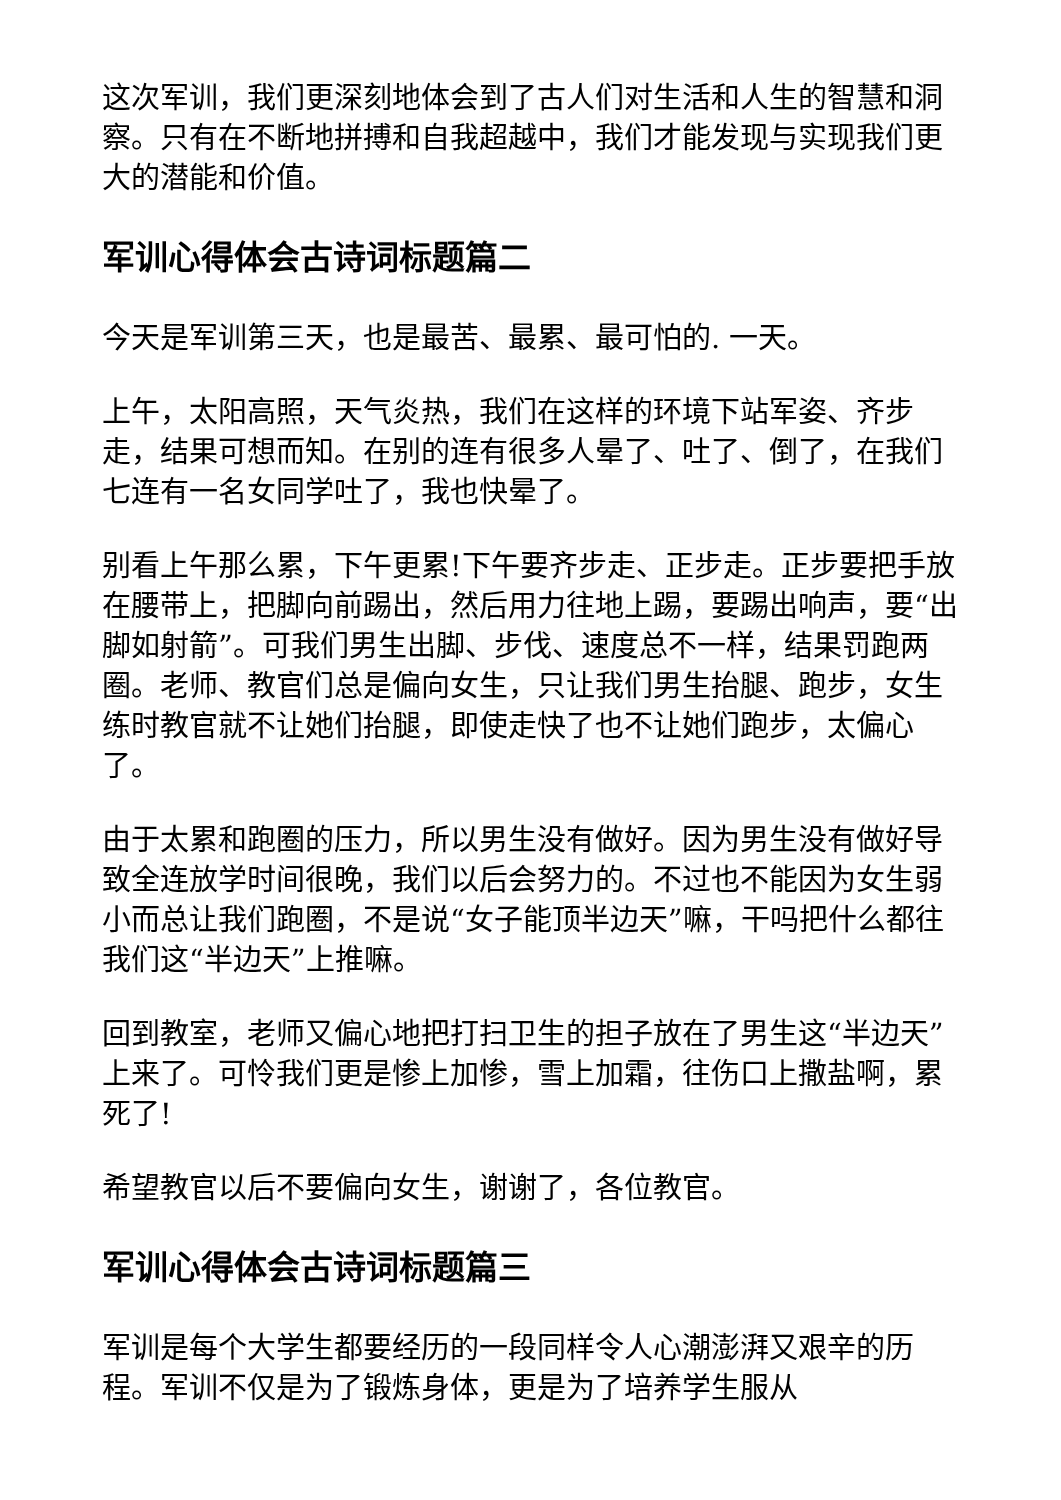这次军训，我们更深刻地体会到了古人们对生活和人生的智慧和洞察。只有在不断地拼搏和自我超越中，我们才能发现与实现我们更大的潜能和价值。
军训心得体会古诗词标题篇二
今天是军训第三天，也是最苦、最累、最可怕的. 一天。
上午，太阳高照，天气炎热，我们在这样的环境下站军姿、齐步走，结果可想而知。在别的连有很多人晕了、吐了、倒了，在我们七连有一名女同学吐了，我也快晕了。
别看上午那么累，下午更累!下午要齐步走、正步走。正步要把手放在腰带上，把脚向前踢出，然后用力往地上踢，要踢出响声，要“出脚如射箭”。可我们男生出脚、步伐、速度总不一样，结果罚跑两圈。老师、教官们总是偏向女生，只让我们男生抬腿、跑步，女生练时教官就不让她们抬腿，即使走快了也不让她们跑步，太偏心了。
由于太累和跑圈的压力，所以男生没有做好。因为男生没有做好导致全连放学时间很晚，我们以后会努力的。不过也不能因为女生弱小而总让我们跑圈，不是说“女子能顶半边天”嘛，干吗把什么都往我们这“半边天”上推嘛。
回到教室，老师又偏心地把打扫卫生的担子放在了男生这“半边天”上来了。可怜我们更是惨上加惨，雪上加霜，往伤口上撒盐啊，累死了!
希望教官以后不要偏向女生，谢谢了，各位教官。
军训心得体会古诗词标题篇三
军训是每个大学生都要经历的一段同样令人心潮澎湃又艰辛的历程。军训不仅是为了锻炼身体，更是为了培养学生服从